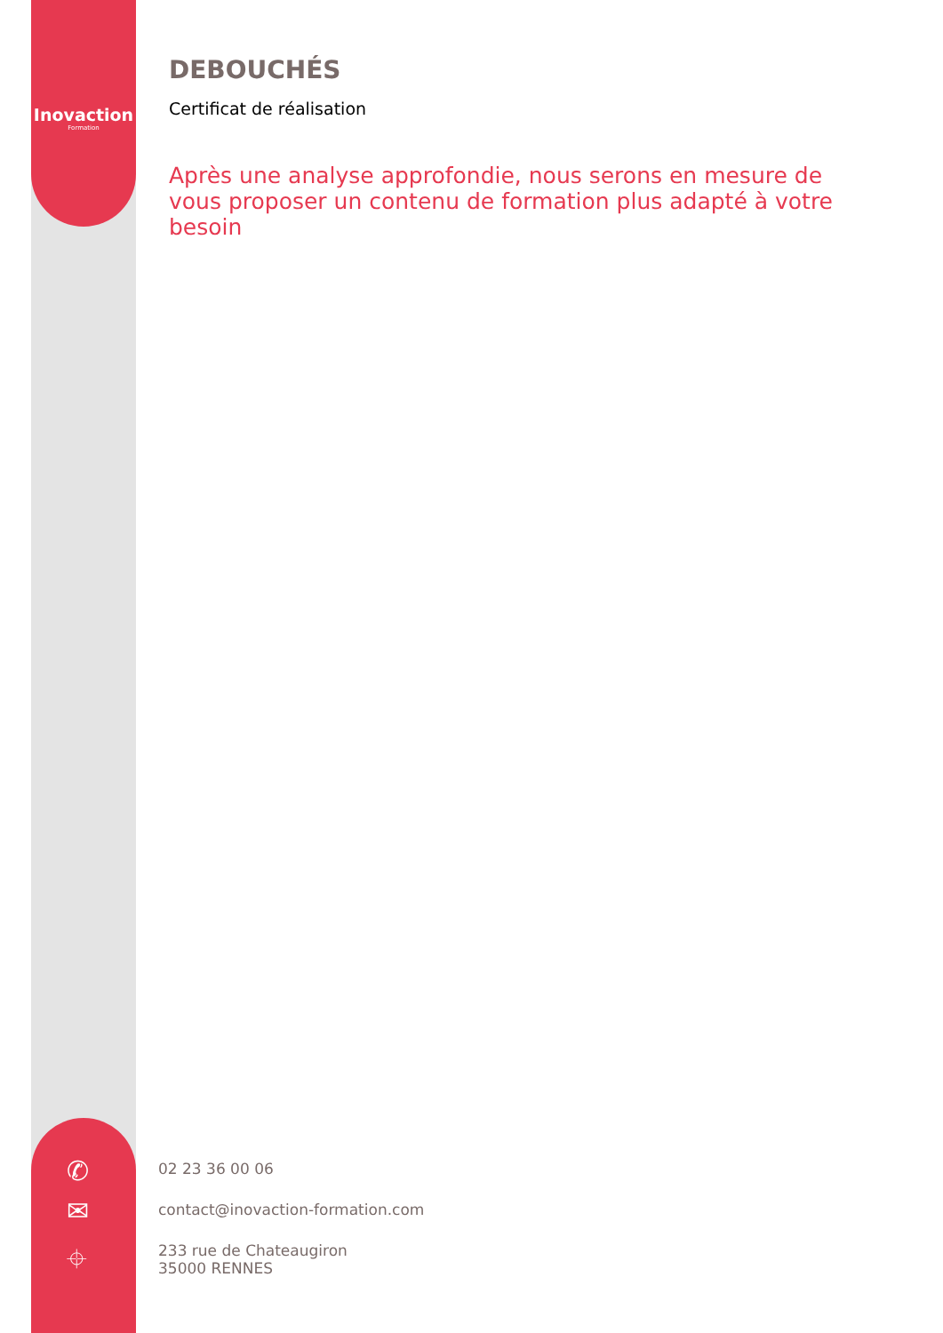Inovaction
Formation
✆
✉
⌖
DEBOUCHÉS
Certificat de réalisation
Après une analyse approfondie, nous serons en mesure de vous proposer un contenu de formation plus adapté à votre besoin
02 23 36 00 06
contact@inovaction-formation.com
233 rue de Chateaugiron
35000 RENNES